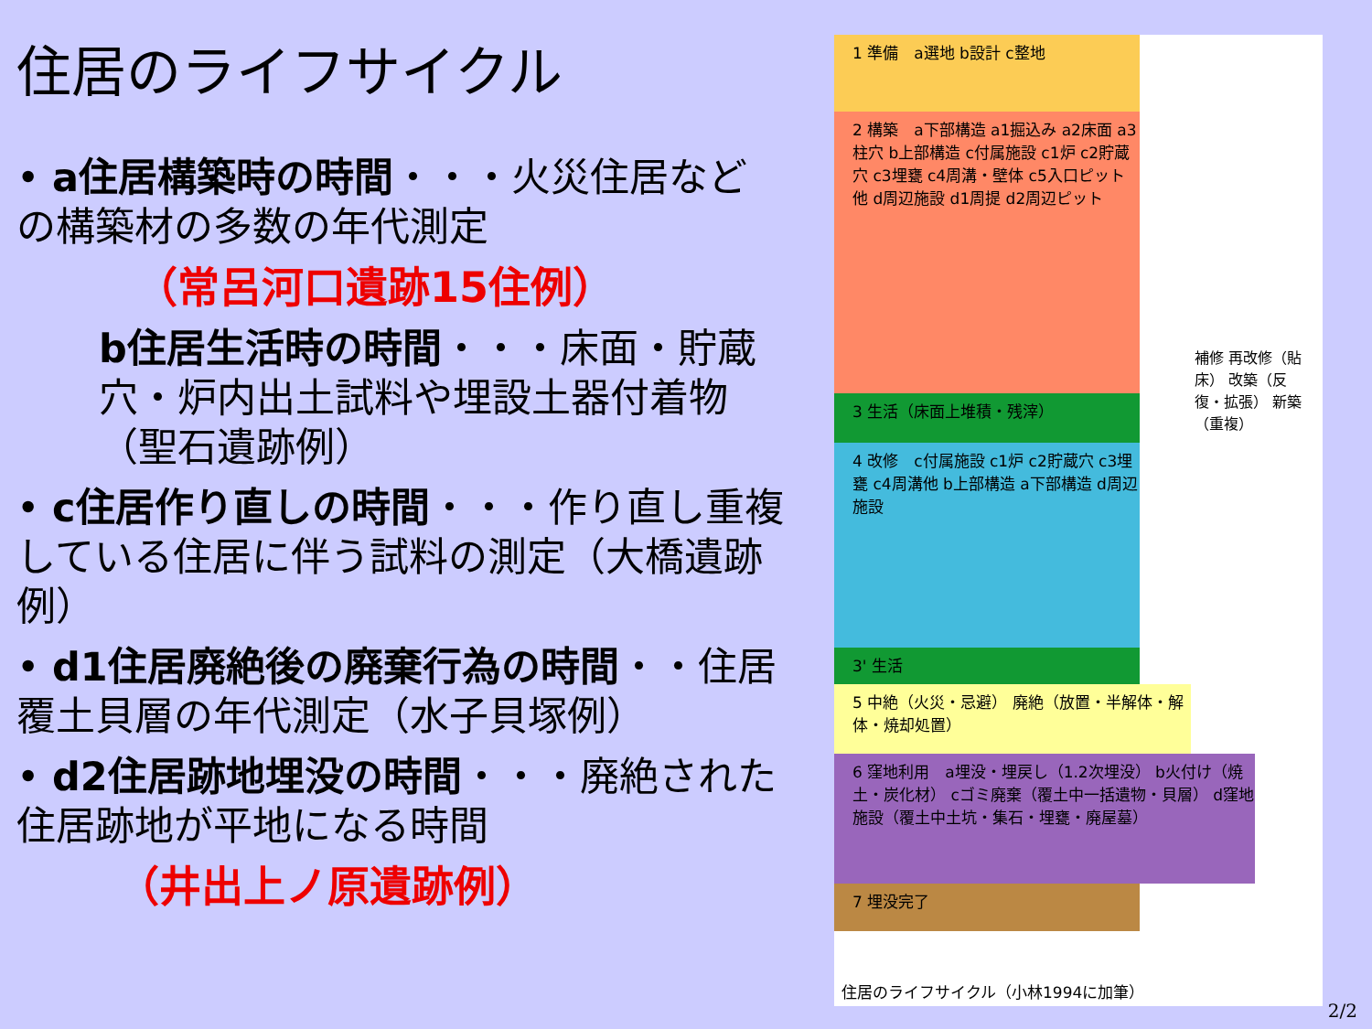住居のライフサイクル
• a住居構築時の時間・・・火災住居などの構築材の多数の年代測定
（常呂河口遺跡15住例）
b住居生活時の時間・・・床面・貯蔵穴・炉内出土試料や埋設土器付着物（聖石遺跡例）
• c住居作り直しの時間・・・作り直し重複している住居に伴う試料の測定（大橋遺跡例）
• d1住居廃絶後の廃棄行為の時間・・住居覆土貝層の年代測定（水子貝塚例）
• d2住居跡地埋没の時間・・・廃絶された住居跡地が平地になる時間
（井出上ノ原遺跡例）
1 準備　a選地 b設計 c整地
2 構築　a下部構造 a1掘込み a2床面 a3柱穴 b上部構造 c付属施設 c1炉 c2貯蔵穴 c3埋甕 c4周溝・壁体 c5入口ピット他 d周辺施設 d1周提 d2周辺ピット
3 生活（床面上堆積・残滓）
4 改修　c付属施設 c1炉 c2貯蔵穴 c3埋甕 c4周溝他 b上部構造 a下部構造 d周辺施設
3' 生活
5 中絶（火災・忌避） 廃絶（放置・半解体・解体・焼却処置）
6 窪地利用　a埋没・埋戻し（1.2次埋没） b火付け（焼土・炭化材） cゴミ廃棄（覆土中一括遺物・貝層） d窪地施設（覆土中土坑・集石・埋甕・廃屋墓）
7 埋没完了
補修 再改修（貼床） 改築（反復・拡張） 新築（重複）
住居のライフサイクル（小林1994に加筆）
2/2